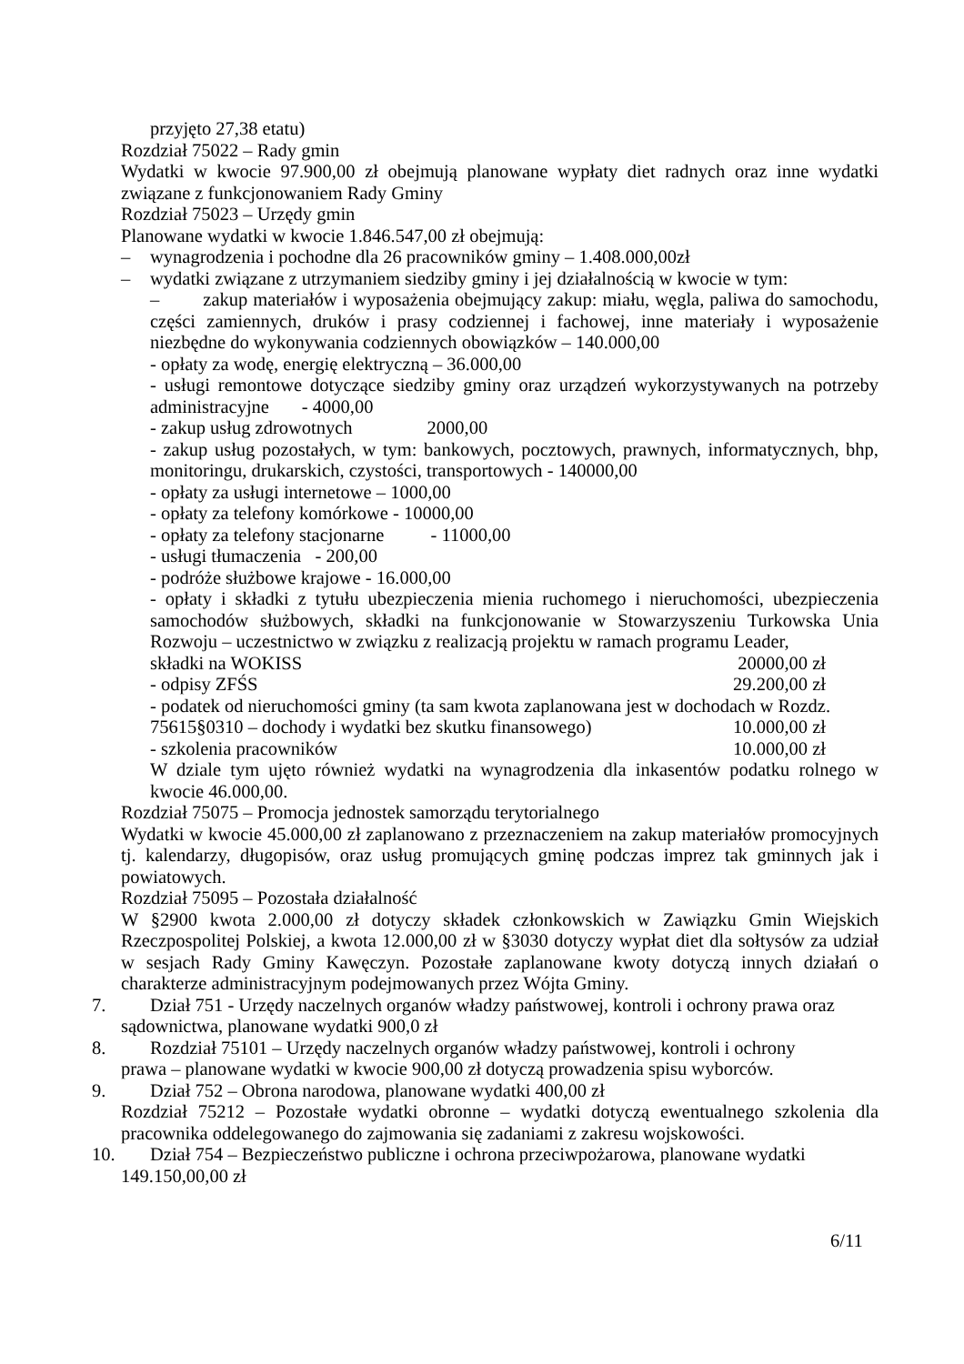przyjęto 27,38 etatu)
Rozdział 75022 – Rady gmin
Wydatki w kwocie 97.900,00 zł obejmują planowane wypłaty diet radnych oraz inne wydatki związane z funkcjonowaniem Rady Gminy
Rozdział 75023 – Urzędy gmin
Planowane wydatki w kwocie 1.846.547,00 zł obejmują:
– wynagrodzenia i pochodne dla 26 pracowników gminy – 1.408.000,00zł
– wydatki związane z utrzymaniem siedziby gminy i jej działalnością w kwocie w tym:
– zakup materiałów i wyposażenia obejmujący zakup: miału, węgla, paliwa do samochodu, części zamiennych, druków i prasy codziennej i fachowej, inne materiały i wyposażenie niezbędne do wykonywania codziennych obowiązków – 140.000,00
- opłaty za wodę, energię elektryczną – 36.000,00
- usługi remontowe dotyczące siedziby gminy oraz urządzeń wykorzystywanych na potrzeby administracyjne - 4000,00
- zakup usług zdrowotnych 2000,00
- zakup usług pozostałych, w tym: bankowych, pocztowych, prawnych, informatycznych, bhp, monitoringu, drukarskich, czystości, transportowych - 140000,00
- opłaty za usługi internetowe – 1000,00
- opłaty za telefony komórkowe - 10000,00
- opłaty za telefony stacjonarne - 11000,00
- usługi tłumaczenia - 200,00
- podróże służbowe krajowe - 16.000,00
- opłaty i składki z tytułu ubezpieczenia mienia ruchomego i nieruchomości, ubezpieczenia samochodów służbowych, składki na funkcjonowanie w Stowarzyszeniu Turkowska Unia Rozwoju – uczestnictwo w związku z realizacją projektu w ramach programu Leader,
składki na WOKISS 20000,00 zł
- odpisy ZFŚS 29.200,00 zł
- podatek od nieruchomości gminy (ta sam kwota zaplanowana jest w dochodach w Rozdz.
75615§0310 – dochody i wydatki bez skutku finansowego) 10.000,00 zł
- szkolenia pracowników 10.000,00 zł
W dziale tym ujęto również wydatki na wynagrodzenia dla inkasentów podatku rolnego w kwocie 46.000,00.
Rozdział 75075 – Promocja jednostek samorządu terytorialnego
Wydatki w kwocie 45.000,00 zł zaplanowano z przeznaczeniem na zakup materiałów promocyjnych tj. kalendarzy, długopisów, oraz usług promujących gminę podczas imprez tak gminnych jak i powiatowych.
Rozdział 75095 – Pozostała działalność
W §2900 kwota 2.000,00 zł dotyczy składek członkowskich w Zawiązku Gmin Wiejskich Rzeczpospolitej Polskiej, a kwota 12.000,00 zł w §3030 dotyczy wypłat diet dla sołtysów za udział w sesjach Rady Gminy Kawęczyn. Pozostałe zaplanowane kwoty dotyczą innych działań o charakterze administracyjnym podejmowanych przez Wójta Gminy.
7. Dział 751 - Urzędy naczelnych organów władzy państwowej, kontroli i ochrony prawa oraz
sądownictwa, planowane wydatki 900,0 zł
8. Rozdział 75101 – Urzędy naczelnych organów władzy państwowej, kontroli i ochrony
prawa – planowane wydatki w kwocie 900,00 zł dotyczą prowadzenia spisu wyborców.
9. Dział 752 – Obrona narodowa, planowane wydatki 400,00 zł
Rozdział 75212 – Pozostałe wydatki obronne – wydatki dotyczą ewentualnego szkolenia dla pracownika oddelegowanego do zajmowania się zadaniami z zakresu wojskowości.
10. Dział 754 – Bezpieczeństwo publiczne i ochrona przeciwpożarowa, planowane wydatki
149.150,00,00 zł
6/11